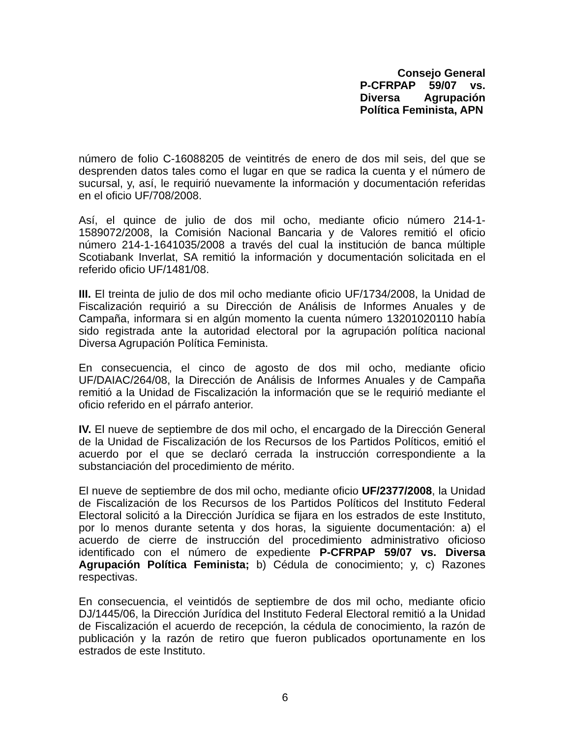Consejo General
P-CFRPAP 59/07 vs.
Diversa Agrupación
Política Feminista, APN
número de folio C-16088205 de veintitrés de enero de dos mil seis, del que se desprenden datos tales como el lugar en que se radica la cuenta y el número de sucursal, y, así, le requirió nuevamente la información y documentación referidas en el oficio UF/708/2008.
Así, el quince de julio de dos mil ocho, mediante oficio número 214-1-1589072/2008, la Comisión Nacional Bancaria y de Valores remitió el oficio número 214-1-1641035/2008 a través del cual la institución de banca múltiple Scotiabank Inverlat, SA remitió la información y documentación solicitada en el referido oficio UF/1481/08.
III. El treinta de julio de dos mil ocho mediante oficio UF/1734/2008, la Unidad de Fiscalización requirió a su Dirección de Análisis de Informes Anuales y de Campaña, informara si en algún momento la cuenta número 13201020110 había sido registrada ante la autoridad electoral por la agrupación política nacional Diversa Agrupación Política Feminista.
En consecuencia, el cinco de agosto de dos mil ocho, mediante oficio UF/DAIAC/264/08, la Dirección de Análisis de Informes Anuales y de Campaña remitió a la Unidad de Fiscalización la información que se le requirió mediante el oficio referido en el párrafo anterior.
IV. El nueve de septiembre de dos mil ocho, el encargado de la Dirección General de la Unidad de Fiscalización de los Recursos de los Partidos Políticos, emitió el acuerdo por el que se declaró cerrada la instrucción correspondiente a la substanciación del procedimiento de mérito.
El nueve de septiembre de dos mil ocho, mediante oficio UF/2377/2008, la Unidad de Fiscalización de los Recursos de los Partidos Políticos del Instituto Federal Electoral solicitó a la Dirección Jurídica se fijara en los estrados de este Instituto, por lo menos durante setenta y dos horas, la siguiente documentación: a) el acuerdo de cierre de instrucción del procedimiento administrativo oficioso identificado con el número de expediente P-CFRPAP 59/07 vs. Diversa Agrupación Política Feminista; b) Cédula de conocimiento; y, c) Razones respectivas.
En consecuencia, el veintidós de septiembre de dos mil ocho, mediante oficio DJ/1445/06, la Dirección Jurídica del Instituto Federal Electoral remitió a la Unidad de Fiscalización el acuerdo de recepción, la cédula de conocimiento, la razón de publicación y la razón de retiro que fueron publicados oportunamente en los estrados de este Instituto.
6